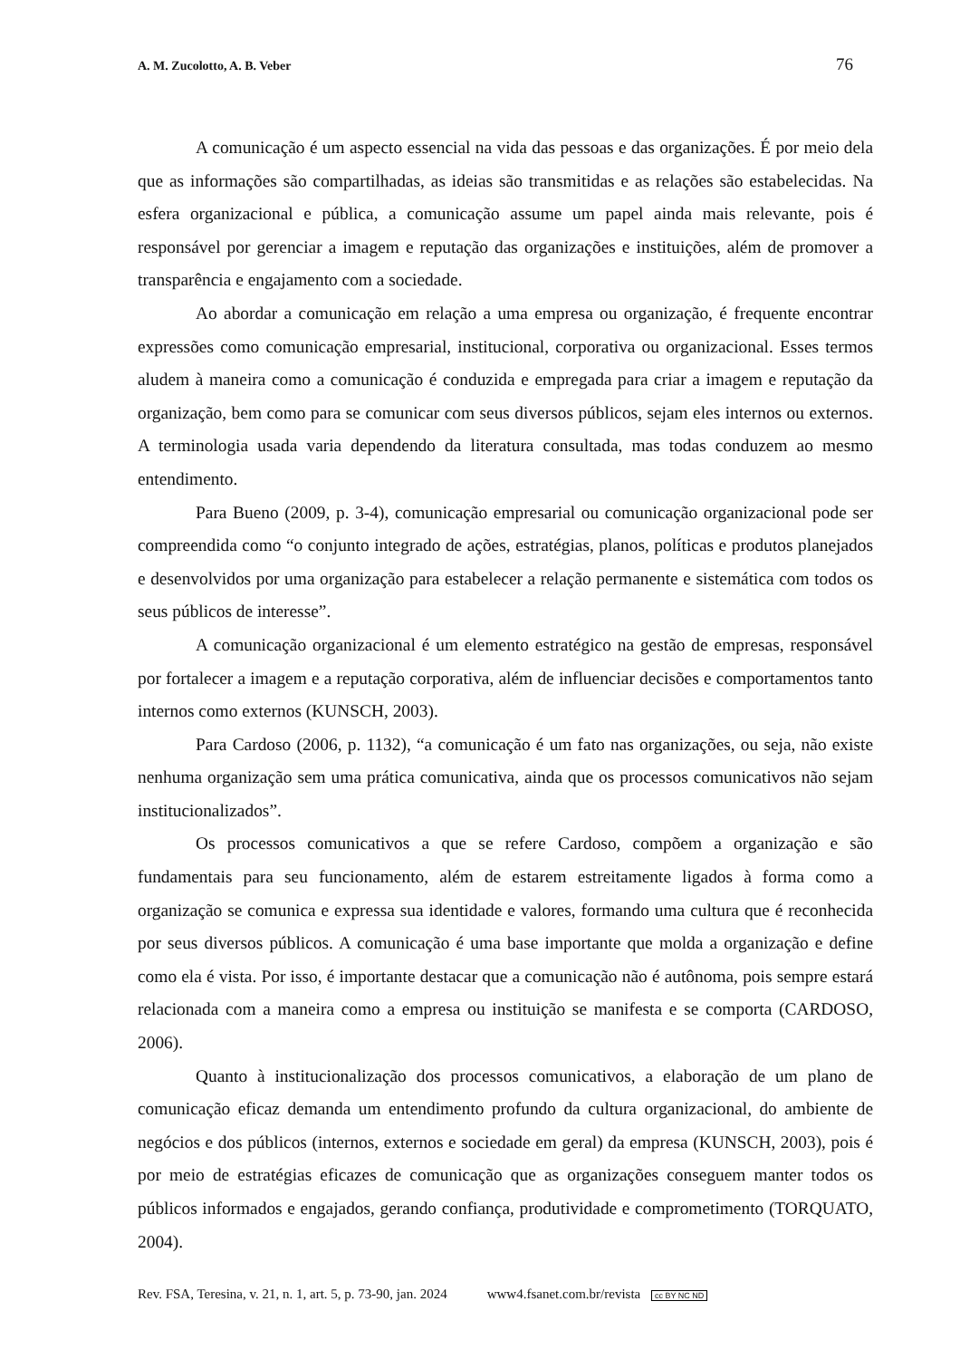A. M. Zucolotto, A. B. Veber 76
A comunicação é um aspecto essencial na vida das pessoas e das organizações. É por meio dela que as informações são compartilhadas, as ideias são transmitidas e as relações são estabelecidas. Na esfera organizacional e pública, a comunicação assume um papel ainda mais relevante, pois é responsável por gerenciar a imagem e reputação das organizações e instituições, além de promover a transparência e engajamento com a sociedade.
Ao abordar a comunicação em relação a uma empresa ou organização, é frequente encontrar expressões como comunicação empresarial, institucional, corporativa ou organizacional. Esses termos aludem à maneira como a comunicação é conduzida e empregada para criar a imagem e reputação da organização, bem como para se comunicar com seus diversos públicos, sejam eles internos ou externos. A terminologia usada varia dependendo da literatura consultada, mas todas conduzem ao mesmo entendimento.
Para Bueno (2009, p. 3-4), comunicação empresarial ou comunicação organizacional pode ser compreendida como “o conjunto integrado de ações, estratégias, planos, políticas e produtos planejados e desenvolvidos por uma organização para estabelecer a relação permanente e sistemática com todos os seus públicos de interesse”.
A comunicação organizacional é um elemento estratégico na gestão de empresas, responsável por fortalecer a imagem e a reputação corporativa, além de influenciar decisões e comportamentos tanto internos como externos (KUNSCH, 2003).
Para Cardoso (2006, p. 1132), “a comunicação é um fato nas organizações, ou seja, não existe nenhuma organização sem uma prática comunicativa, ainda que os processos comunicativos não sejam institucionalizados”.
Os processos comunicativos a que se refere Cardoso, compõem a organização e são fundamentais para seu funcionamento, além de estarem estreitamente ligados à forma como a organização se comunica e expressa sua identidade e valores, formando uma cultura que é reconhecida por seus diversos públicos. A comunicação é uma base importante que molda a organização e define como ela é vista. Por isso, é importante destacar que a comunicação não é autônoma, pois sempre estará relacionada com a maneira como a empresa ou instituição se manifesta e se comporta (CARDOSO, 2006).
Quanto à institucionalização dos processos comunicativos, a elaboração de um plano de comunicação eficaz demanda um entendimento profundo da cultura organizacional, do ambiente de negócios e dos públicos (internos, externos e sociedade em geral) da empresa (KUNSCH, 2003), pois é por meio de estratégias eficazes de comunicação que as organizações conseguem manter todos os públicos informados e engajados, gerando confiança, produtividade e comprometimento (TORQUATO, 2004).
Rev. FSA, Teresina, v. 21, n. 1, art. 5, p. 73-90, jan. 2024 www4.fsanet.com.br/revista cc BY NC ND